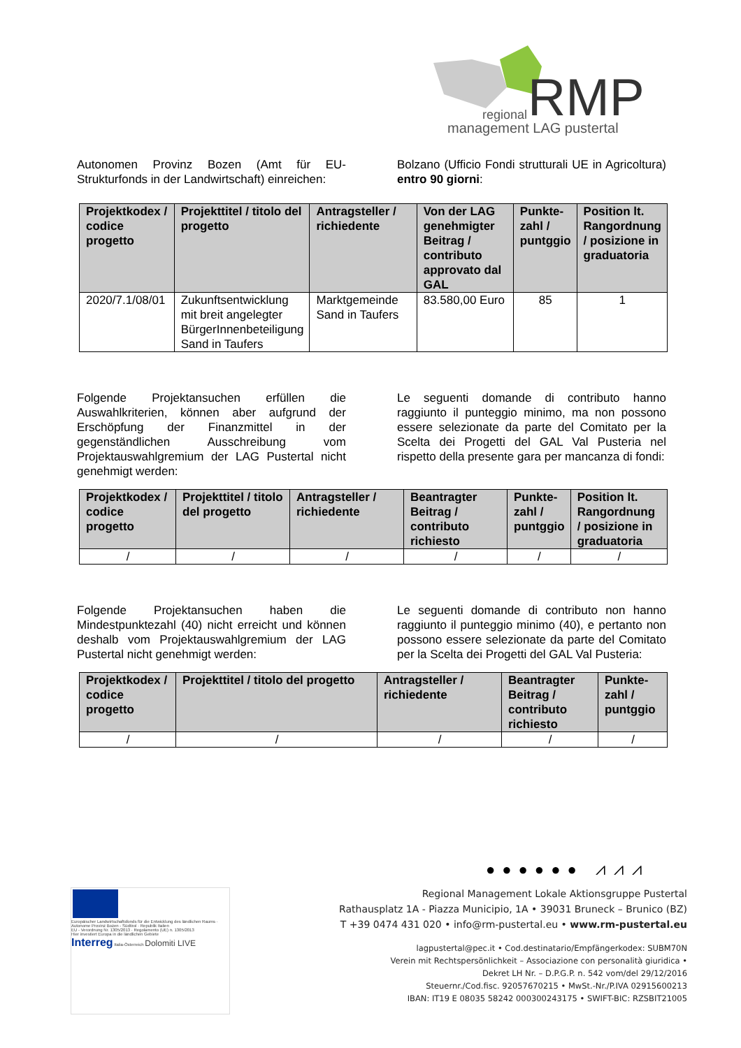RMP
regional
management LAG pustertal
Autonomen Provinz Bozen (Amt für EU-Strukturfonds in der Landwirtschaft) einreichen:
Bolzano (Ufficio Fondi strutturali UE in Agricoltura) entro 90 giorni:
| Projektkodex / codice progetto | Projekttitel / titolo del progetto | Antragsteller / richiedente | Von der LAG genehmigter Beitrag / contributo approvato dal GAL | Punkte-zahl / puntggio | Position lt. Rangordnung / posizione in graduatoria |
| --- | --- | --- | --- | --- | --- |
| 2020/7.1/08/01 | Zukunftsentwicklung mit breit angelegter BürgerInnenbeteiligung Sand in Taufers | Marktgemeinde Sand in Taufers | 83.580,00 Euro | 85 | 1 |
Folgende Projektansuchen erfüllen die Auswahlkriterien, können aber aufgrund der Erschöpfung der Finanzmittel in der gegenständlichen Ausschreibung vom Projektauswahlgremium der LAG Pustertal nicht genehmigt werden:
Le seguenti domande di contributo hanno raggiunto il punteggio minimo, ma non possono essere selezionate da parte del Comitato per la Scelta dei Progetti del GAL Val Pusteria nel rispetto della presente gara per mancanza di fondi:
| Projektkodex / codice progetto | Projekttitel / titolo del progetto | Antragsteller / richiedente | Beantragter Beitrag / contributo richiesto | Punkte-zahl / puntggio | Position lt. Rangordnung / posizione in graduatoria |
| --- | --- | --- | --- | --- | --- |
| / | / | / | / | / | / |
Folgende Projektansuchen haben die Mindestpunktezahl (40) nicht erreicht und können deshalb vom Projektauswahlgremium der LAG Pustertal nicht genehmigt werden:
Le seguenti domande di contributo non hanno raggiunto il punteggio minimo (40), e pertanto non possono essere selezionate da parte del Comitato per la Scelta dei Progetti del GAL Val Pusteria:
| Projektkodex / codice progetto | Projekttitel / titolo del progetto | Antragsteller / richiedente | Beantragter Beitrag / contributo richiesto | Punkte-zahl / puntggio |
| --- | --- | --- | --- | --- |
| / | / | / | / | / |
●●●●●● ⩘⩘⩘
Europäischer Landwirtschaftsfonds für die Entwicklung des ländlichen Raums · Autonome Provinz Bozen - Südtirol · Republik Italien
EU - Verordnung Nr. 1305/2013 · Regolamento (UE) n. 1305/2013
Hier investiert Europa in die ländlichen Gebiete
Interreg Italia-Österreich Dolomiti LIVE
Regional Management Lokale Aktionsgruppe Pustertal
Rathausplatz 1A - Piazza Municipio, 1A • 39031 Bruneck – Brunico (BZ)
T +39 0474 431 020 • info@rm-pustertal.eu • www.rm-pustertal.eu
lagpustertal@pec.it • Cod.destinatario/Empfängerkodex: SUBM70N
Verein mit Rechtspersönlichkeit – Associazione con personalità giuridica •
Dekret LH Nr. – D.P.G.P. n. 542 vom/del 29/12/2016
Steuernr./Cod.fisc. 92057670215 • MwSt.-Nr./P.IVA 02915600213
IBAN: IT19 E 08035 58242 000300243175 • SWIFT-BIC: RZSBIT21005